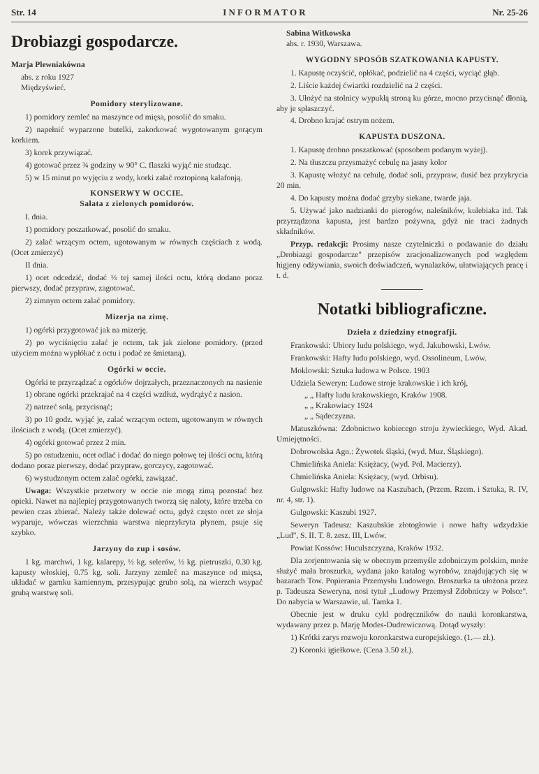Str. 14 I N F O R M A T O R Nr. 25-26
Drobiazgi gospodarcze.
Marja Plewniakówna
abs. z roku 1927
Międzyświeć.
Pomidory sterylizowane.
1) pomidory zemleć na maszynce od mięsa, posolić do smaku.
2) napełnić wyparzone butelki, zakorkować wygotowanym gorącym korkiem.
3) korek przywiązać.
4) gotować przez ¾ godziny w 90° C. flaszki wyjąć nie studząc.
5) w 15 minut po wyjęciu z wody, korki zalać roztopioną kalafonją.
KONSERWY W OCCIE.
Sałata z zielonych pomidorów.
I. dnia.
1) pomidory poszatkować, posolić do smaku.
2) zalać wrzącym octem, ugotowanym w równych częściach z wodą. (Ocet zmierzyć)
II dnia.
1) ocet odcedzić, dodać ⅓ tej samej ilości octu, którą dodano poraz pierwszy, dodać przypraw, zagotować.
2) zimnym octem zalać pomidory.
Mizerja na zimę.
1) ogórki przygotować jak na mizerję.
2) po wyciśnięciu zalać je octem, tak jak zielone pomidory. (przed użyciem można wypłókać z octu i podać ze śmietaną).
Ogórki w occie.
Ogórki te przyrządzać z ogórków dojrzałych, przeznaczonych na nasienie
1) obrane ogórki przekrajać na 4 części wzdłuż, wydrążyć z nasion.
2) natrzeć solą, przycisnąć;
3) po 10 godz. wyjąć je, zalać wrzącym octem, ugotowanym w równych ilościach z wodą. (Ocet zmierzyć).
4) ogórki gotować przez 2 min.
5) po ostudzeniu, ocet odlać i dodać do niego połowę tej ilości octu, którą dodano poraz pierwszy, dodać przypraw, gorczycy, zagotować.
6) wystudzonym octem zalać ogórki, zawiązać.
Uwaga: Wszystkie przetwory w occie nie mogą zimą pozostać bez opieki. Nawet na najlepiej przygotowanych tworzą się naloty, które trzeba co pewien czas zbierać. Należy także dolewać octu, gdyż często ocet ze słoja wyparuje, wówczas wierzchnia warstwa nieprzykryta płynem, psuje się szybko.
Jarzyny do zup i sosów.
1 kg. marchwi, 1 kg. kalarepy, ½ kg. selerów, ½ kg. pietruszki, 0.30 kg. kapusty włoskiej, 0.75 kg. soli. Jarzyny zemleć na maszynce od mięsa, układać w garnku kamiennym, przesypując grubo solą, na wierzch wsypać grubą warstwę soli.
Sabina Witkowska
abs. r. 1930, Warszawa.
WYGODNY SPOSÓB SZATKOWANIA KAPUSTY.
1. Kapustę oczyścić, opłókać, podzielić na 4 części, wyciąć głąb.
2. Liście każdej ćwiartki rozdzielić na 2 części.
3. Ułożyć na stolnicy wypukłą stroną ku górze, mocno przycisnąć dłonią, aby je spłaszczyć.
4. Drobno krajać ostrym nożem.
KAPUSTA DUSZONA.
1. Kapustę drobno poszatkować (sposobem podanym wyżej).
2. Na tłuszczu przysmażyć cebulę na jasny kolor
3. Kapustę włożyć na cebulę, dodać soli, przypraw, dusić bez przykrycia 20 min.
4. Do kapusty można dodać grzyby siekane, twarde jaja.
5. Używać jako nadzianki do pierogów, naleśników, kulebiaka itd. Tak przyrządzona kapusta, jest bardzo pożywna, gdyż nie traci żadnych składników.
Przyp. redakcji: Prosimy nasze czytelniczki o podawanie do działu „Drobiazgi gospodarcze" przepisów zracjonalizowanych pod względem higjeny odżywiania, swoich doświadczeń, wynalazków, ułatwiających pracę i t. d.
Notatki bibliograficzne.
Dzieła z dziedziny etnografji.
Frankowski: Ubiory ludu polskiego, wyd. Jakubowski, Lwów.
Frankowski: Hafty ludu polskiego, wyd. Ossolineum, Lwów.
Moklowski: Sztuka ludowa w Polsce. 1903
Udziela Seweryn: Ludowe stroje krakowskie i ich krój,
„ „ Hafty ludu krakowskiego, Kraków 1908.
„ „ Krakowiacy 1924
„ „ Sądeczyzna.
Matuszkówna: Zdobnictwo kobiecego stroju żywieckiego, Wyd. Akad. Umiejętności.
Dobrowolska Agn.: Żywotek śląski, (wyd. Muz. Śląskiego).
Chmielińska Aniela: Księżacy, (wyd. Pol. Macierzy).
Chmielińska Aniela: Księżacy, (wyd. Orbisu).
Gulgowski: Hafty ludowe na Kaszubach, (Przem. Rzem. i Sztuka, R. IV, nr. 4, str. 1).
Gulgowski: Kaszubi 1927.
Seweryn Tadeusz: Kaszubskie złotogłowie i nowe hafty wdzydzkie „Lud", S. II. T. 8. zesz. III, Lwów.
Powiat Kossów: Huculszczyzna, Kraków 1932.
Dla zorjentowania się w obecnym przemyśle zdobniczym polskim, może służyć mała broszurka, wydana jako katalog wyrobów, znajdujących się w bazarach Tow. Popierania Przemysłu Ludowego. Broszurka ta ułożona przez p. Tadeusza Seweryna, nosi tytuł „Ludowy Przemysł Zdobniczy w Polsce". Do nabycia w Warszawie, ul. Tamka 1.
Obecnie jest w druku cykl podręczników do nauki koronkarstwa, wydawany przez p. Marję Modes-Dudrewiczową. Dotąd wyszły:
1) Krótki zarys rozwoju koronkarstwa europejskiego. (1.— zł.).
2) Koronki igiełkowe. (Cena 3.50 zł.).